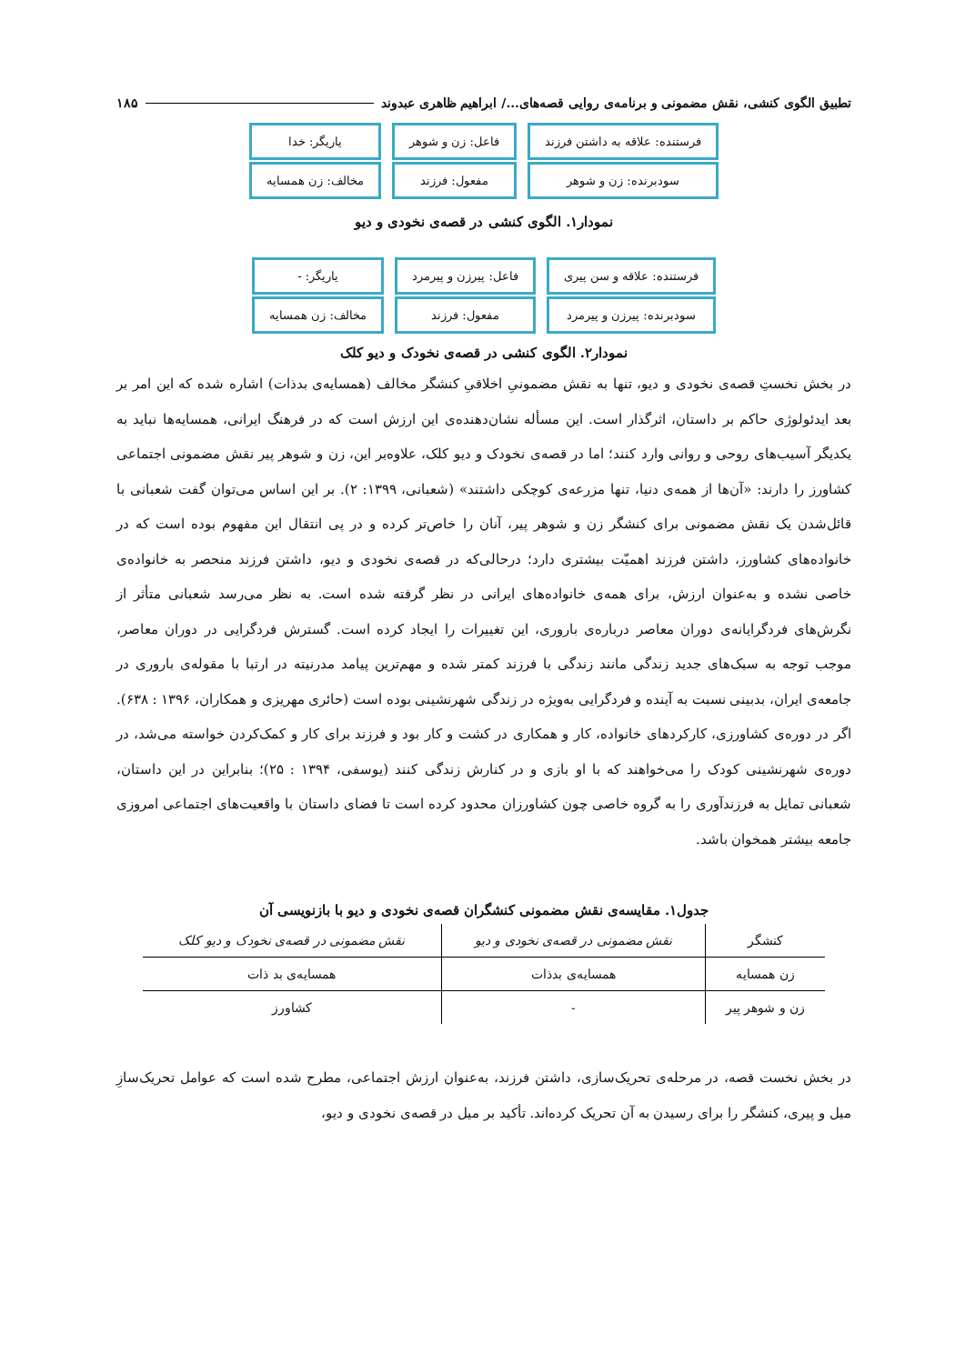تطبیق الگوی کنشی، نقش مضمونی و برنامه‌ی روایی قصه‌های.../ ابراهیم ظاهری عبدوند ۱۸۵
فرستنده: علاقه به داشتن فرزند
سودبرنده: زن و شوهر
فاعل: زن و شوهر
مفعول: فرزند
یاریگر: خدا
مخالف: زن همسایه
نمودار۱. الگوی کنشی در قصه‌ی نخودی و دیو
فرستنده: علاقه و سن پیری
سودبرنده: پیرزن و پیرمرد
فاعل: پیرزن و پیرمرد
مفعول: فرزند
یاریگر: -
مخالف: زن همسایه
نمودار۲. الگوی کنشی در قصه‌ی نخودک و دیو کلک
در بخش نخستِ قصه‌ی نخودی و دیو، تنها به نقش مضمونیِ اخلاقیِ کنشگر مخالف (همسایه‌ی بدذات) اشاره شده که این امر بر بعد ایدئولوژی حاکم بر داستان، اثرگذار است. این مسأله نشان‌دهنده‌ی این ارزش است که در فرهنگ ایرانی، همسایه‌ها نباید به یکدیگر آسیب‌های روحی و روانی وارد کنند؛ اما در قصه‌ی نخودک و دیو کلک، علاوه‌بر این، زن و شوهر پیر نقش مضمونی اجتماعی کشاورز را دارند: «آن‌ها از همه‌ی دنیا، تنها مزرعه‌ی کوچکی داشتند» (شعبانی، ۱۳۹۹: ۲). بر این اساس می‌توان گفت شعبانی با قائل‌شدن یک نقش مضمونی برای کنشگر زن و شوهر پیر، آنان را خاص‌تر کرده و در پی انتقال این مفهوم بوده است که در خانواده‌های کشاورز، داشتن فرزند اهمیّت بیشتری دارد؛ درحالی‌که در قصه‌ی نخودی و دیو، داشتن فرزند منحصر به خانواده‌ی خاصی نشده و به‌عنوان ارزش، برای همه‌ی خانواده‌های ایرانی در نظر گرفته شده است. به نظر می‌رسد شعبانی متأثر از نگرش‌های فردگرایانه‌ی دوران معاصر درباره‌ی باروری، این تغییرات را ایجاد کرده است. گسترش فردگرایی در دوران معاصر، موجب توجه به سبک‌های جدید زندگی مانند زندگی با فرزند کمتر شده و مهم‌ترین پیامد مدرنیته در ارتبا با مقوله‌ی باروری در جامعه‌ی ایران، بدبینی نسبت به آینده و فردگرایی به‌ویژه در زندگی شهرنشینی بوده است (حائری مهریزی و همکاران، ۱۳۹۶ : ۶۳۸). اگر در دوره‌ی کشاورزی، کارکردهای خانواده، کار و همکاری در کشت و کار بود و فرزند برای کار و کمک‌کردن خواسته می‌شد، در دوره‌ی شهرنشینی کودک را می‌خواهند که با او بازی و در کنارش زندگی کنند (یوسفی، ۱۳۹۴ : ۲۵)؛ بنابراین در این داستان، شعبانی تمایل به فرزندآوری را به گروه خاصی چون کشاورزان محدود کرده است تا فضای داستان با واقعیت‌های اجتماعی امروزی جامعه بیشتر همخوان باشد.
جدول۱. مقایسه‌ی نقش مضمونی کنشگران قصه‌ی نخودی و دیو با بازنویسی آن
| کنشگر | نقش مضمونی در قصه‌ی نخودی و دیو | نقش مضمونی در قصه‌ی نخودک و دیو کلک |
| --- | --- | --- |
| زن همسایه | همسایه‌ی بدذات | همسایه‌ی بد ذات |
| زن و شوهر پیر | - | کشاورز |
در بخش نخست قصه، در مرحله‌ی تحریک‌سازی، داشتن فرزند، به‌عنوان ارزش اجتماعی، مطرح شده است که عوامل تحریک‌سازِ میل و پیری، کنشگر را برای رسیدن به آن تحریک کرده‌اند. تأکید بر میل در قصه‌ی نخودی و دیو،